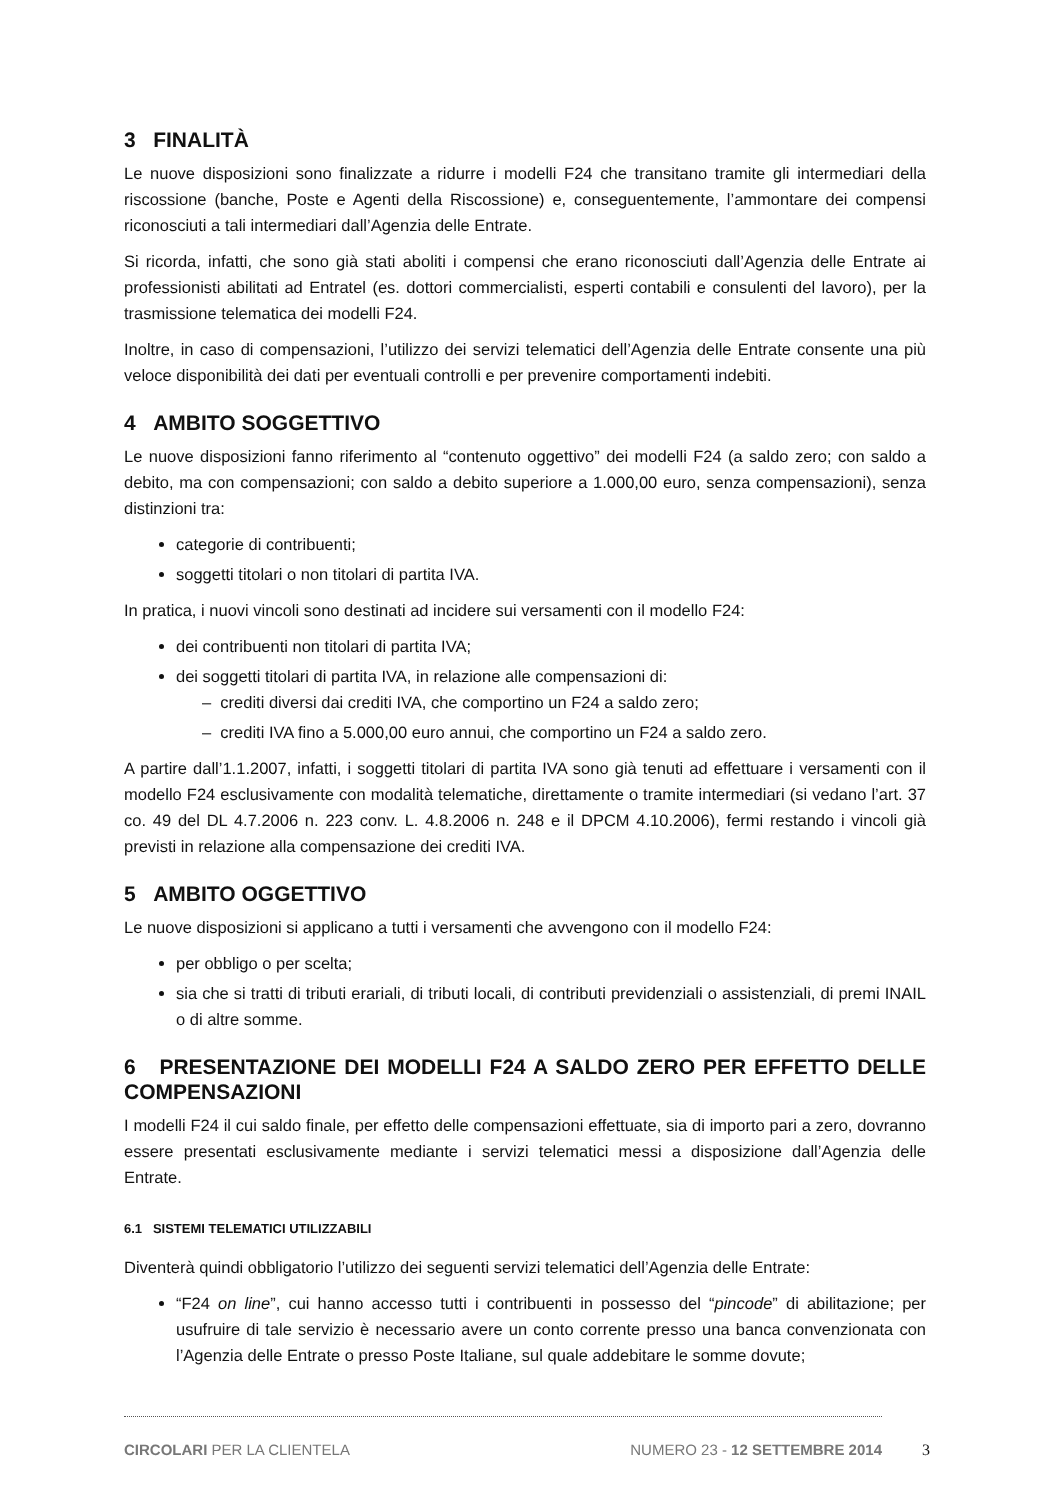3 FINALITÀ
Le nuove disposizioni sono finalizzate a ridurre i modelli F24 che transitano tramite gli intermediari della riscossione (banche, Poste e Agenti della Riscossione) e, conseguentemente, l’ammontare dei compensi riconosciuti a tali intermediari dall’Agenzia delle Entrate.
Si ricorda, infatti, che sono già stati aboliti i compensi che erano riconosciuti dall’Agenzia delle Entrate ai professionisti abilitati ad Entratel (es. dottori commercialisti, esperti contabili e consulenti del lavoro), per la trasmissione telematica dei modelli F24.
Inoltre, in caso di compensazioni, l’utilizzo dei servizi telematici dell’Agenzia delle Entrate consente una più veloce disponibilità dei dati per eventuali controlli e per prevenire comportamenti indebiti.
4 AMBITO SOGGETTIVO
Le nuove disposizioni fanno riferimento al “contenuto oggettivo” dei modelli F24 (a saldo zero; con saldo a debito, ma con compensazioni; con saldo a debito superiore a 1.000,00 euro, senza compensazioni), senza distinzioni tra:
categorie di contribuenti;
soggetti titolari o non titolari di partita IVA.
In pratica, i nuovi vincoli sono destinati ad incidere sui versamenti con il modello F24:
dei contribuenti non titolari di partita IVA;
dei soggetti titolari di partita IVA, in relazione alle compensazioni di:
– crediti diversi dai crediti IVA, che comportino un F24 a saldo zero;
– crediti IVA fino a 5.000,00 euro annui, che comportino un F24 a saldo zero.
A partire dall’1.1.2007, infatti, i soggetti titolari di partita IVA sono già tenuti ad effettuare i versamenti con il modello F24 esclusivamente con modalità telematiche, direttamente o tramite intermediari (si vedano l’art. 37 co. 49 del DL 4.7.2006 n. 223 conv. L. 4.8.2006 n. 248 e il DPCM 4.10.2006), fermi restando i vincoli già previsti in relazione alla compensazione dei crediti IVA.
5 AMBITO OGGETTIVO
Le nuove disposizioni si applicano a tutti i versamenti che avvengono con il modello F24:
per obbligo o per scelta;
sia che si tratti di tributi erariali, di tributi locali, di contributi previdenziali o assistenziali, di premi INAIL o di altre somme.
6 PRESENTAZIONE DEI MODELLI F24 A SALDO ZERO PER EFFETTO DELLE COMPENSAZIONI
I modelli F24 il cui saldo finale, per effetto delle compensazioni effettuate, sia di importo pari a zero, dovranno essere presentati esclusivamente mediante i servizi telematici messi a disposizione dall’Agenzia delle Entrate.
6.1 SISTEMI TELEMATICI UTILIZZABILI
Diventerà quindi obbligatorio l’utilizzo dei seguenti servizi telematici dell’Agenzia delle Entrate:
“F24 on line”, cui hanno accesso tutti i contribuenti in possesso del “pincode” di abilitazione; per usufruire di tale servizio è necessario avere un conto corrente presso una banca convenzionata con l’Agenzia delle Entrate o presso Poste Italiane, sul quale addebitare le somme dovute;
CIRCOLARI PER LA CLIENTELA NUMERO 23 - 12 SETTEMBRE 2014
3